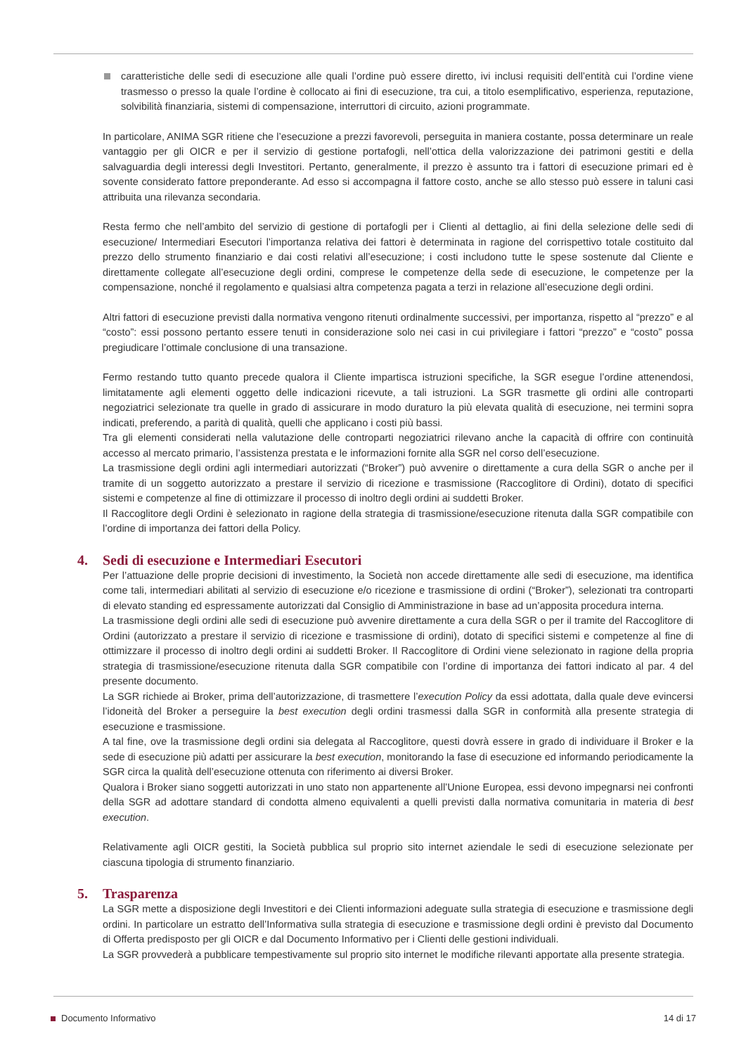caratteristiche delle sedi di esecuzione alle quali l’ordine può essere diretto, ivi inclusi requisiti dell’entità cui l’ordine viene trasmesso o presso la quale l’ordine è collocato ai fini di esecuzione, tra cui, a titolo esemplificativo, esperienza, reputazione, solvibilità finanziaria, sistemi di compensazione, interruttori di circuito, azioni programmate.
In particolare, ANIMA SGR ritiene che l’esecuzione a prezzi favorevoli, perseguita in maniera costante, possa determinare un reale vantaggio per gli OICR e per il servizio di gestione portafogli, nell’ottica della valorizzazione dei patrimoni gestiti e della salvaguardia degli interessi degli Investitori. Pertanto, generalmente, il prezzo è assunto tra i fattori di esecuzione primari ed è sovente considerato fattore preponderante. Ad esso si accompagna il fattore costo, anche se allo stesso può essere in taluni casi attribuita una rilevanza secondaria.
Resta fermo che nell’ambito del servizio di gestione di portafogli per i Clienti al dettaglio, ai fini della selezione delle sedi di esecuzione/ Intermediari Esecutori l’importanza relativa dei fattori è determinata in ragione del corrispettivo totale costituito dal prezzo dello strumento finanziario e dai costi relativi all’esecuzione; i costi includono tutte le spese sostenute dal Cliente e direttamente collegate all’esecuzione degli ordini, comprese le competenze della sede di esecuzione, le competenze per la compensazione, nonché il regolamento e qualsiasi altra competenza pagata a terzi in relazione all’esecuzione degli ordini.
Altri fattori di esecuzione previsti dalla normativa vengono ritenuti ordinalmente successivi, per importanza, rispetto al “prezzo” e al “costo”: essi possono pertanto essere tenuti in considerazione solo nei casi in cui privilegiare i fattori “prezzo” e “costo” possa pregiudicare l’ottimale conclusione di una transazione.
Fermo restando tutto quanto precede qualora il Cliente impartisca istruzioni specifiche, la SGR esegue l’ordine attenendosi, limitatamente agli elementi oggetto delle indicazioni ricevute, a tali istruzioni. La SGR trasmette gli ordini alle controparti negoziatrici selezionate tra quelle in grado di assicurare in modo duraturo la più elevata qualità di esecuzione, nei termini sopra indicati, preferendo, a parità di qualità, quelli che applicano i costi più bassi.
Tra gli elementi considerati nella valutazione delle controparti negoziatrici rilevano anche la capacità di offrire con continuità accesso al mercato primario, l’assistenza prestata e le informazioni fornite alla SGR nel corso dell’esecuzione.
La trasmissione degli ordini agli intermediari autorizzati (“Broker”) può avvenire o direttamente a cura della SGR o anche per il tramite di un soggetto autorizzato a prestare il servizio di ricezione e trasmissione (Raccoglitore di Ordini), dotato di specifici sistemi e competenze al fine di ottimizzare il processo di inoltro degli ordini ai suddetti Broker.
Il Raccoglitore degli Ordini è selezionato in ragione della strategia di trasmissione/esecuzione ritenuta dalla SGR compatibile con l’ordine di importanza dei fattori della Policy.
4. Sedi di esecuzione e Intermediari Esecutori
Per l’attuazione delle proprie decisioni di investimento, la Società non accede direttamente alle sedi di esecuzione, ma identifica come tali, intermediari abilitati al servizio di esecuzione e/o ricezione e trasmissione di ordini (“Broker”), selezionati tra controparti di elevato standing ed espressamente autorizzati dal Consiglio di Amministrazione in base ad un’apposita procedura interna.
La trasmissione degli ordini alle sedi di esecuzione può avvenire direttamente a cura della SGR o per il tramite del Raccoglitore di Ordini (autorizzato a prestare il servizio di ricezione e trasmissione di ordini), dotato di specifici sistemi e competenze al fine di ottimizzare il processo di inoltro degli ordini ai suddetti Broker. Il Raccoglitore di Ordini viene selezionato in ragione della propria strategia di trasmissione/esecuzione ritenuta dalla SGR compatibile con l’ordine di importanza dei fattori indicato al par. 4 del presente documento.
La SGR richiede ai Broker, prima dell’autorizzazione, di trasmettere l’execution Policy da essi adottata, dalla quale deve evincersi l’idoneità del Broker a perseguire la best execution degli ordini trasmessi dalla SGR in conformità alla presente strategia di esecuzione e trasmissione.
A tal fine, ove la trasmissione degli ordini sia delegata al Raccoglitore, questi dovrà essere in grado di individuare il Broker e la sede di esecuzione più adatti per assicurare la best execution, monitorando la fase di esecuzione ed informando periodicamente la SGR circa la qualità dell’esecuzione ottenuta con riferimento ai diversi Broker.
Qualora i Broker siano soggetti autorizzati in uno stato non appartenente all’Unione Europea, essi devono impegnarsi nei confronti della SGR ad adottare standard di condotta almeno equivalenti a quelli previsti dalla normativa comunitaria in materia di best execution.
Relativamente agli OICR gestiti, la Società pubblica sul proprio sito internet aziendale le sedi di esecuzione selezionate per ciascuna tipologia di strumento finanziario.
5. Trasparenza
La SGR mette a disposizione degli Investitori e dei Clienti informazioni adeguate sulla strategia di esecuzione e trasmissione degli ordini. In particolare un estratto dell’Informativa sulla strategia di esecuzione e trasmissione degli ordini è previsto dal Documento di Offerta predisposto per gli OICR e dal Documento Informativo per i Clienti delle gestioni individuali.
La SGR provvederà a pubblicare tempestivamente sul proprio sito internet le modifiche rilevanti apportate alla presente strategia.
Documento Informativo 14 di 17